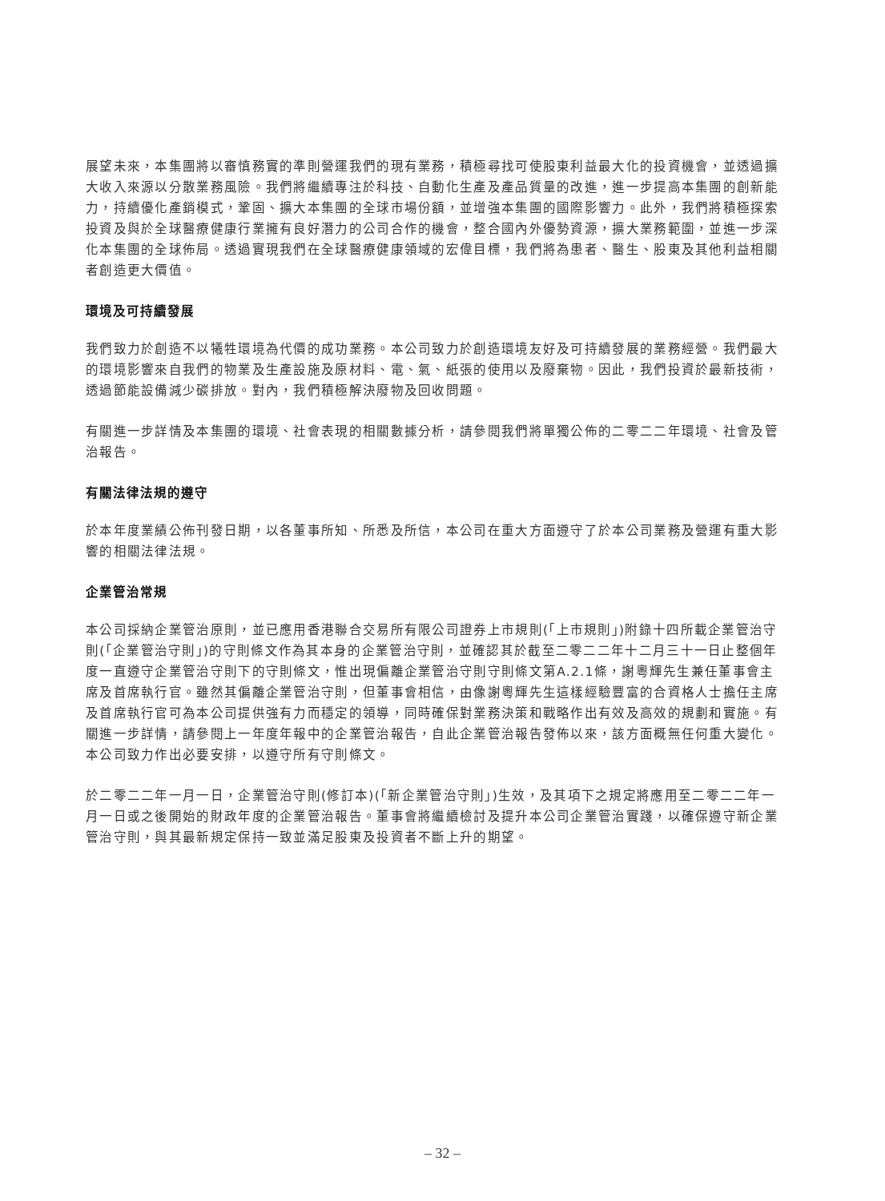展望未來，本集團將以審慎務實的準則營運我們的現有業務，積極尋找可使股東利益最大化的投資機會，並透過擴大收入來源以分散業務風險。我們將繼續專注於科技、自動化生產及產品質量的改進，進一步提高本集團的創新能力，持續優化產銷模式，鞏固、擴大本集團的全球市場份額，並增強本集團的國際影響力。此外，我們將積極探索投資及與於全球醫療健康行業擁有良好潛力的公司合作的機會，整合國內外優勢資源，擴大業務範圍，並進一步深化本集團的全球佈局。透過實現我們在全球醫療健康領域的宏偉目標，我們將為患者、醫生、股東及其他利益相關者創造更大價值。
環境及可持續發展
我們致力於創造不以犧牲環境為代價的成功業務。本公司致力於創造環境友好及可持續發展的業務經營。我們最大的環境影響來自我們的物業及生產設施及原材料、電、氣、紙張的使用以及廢棄物。因此，我們投資於最新技術，透過節能設備減少碳排放。對內，我們積極解決廢物及回收問題。
有關進一步詳情及本集團的環境、社會表現的相關數據分析，請參閱我們將單獨公佈的二零二二年環境、社會及管治報告。
有關法律法規的遵守
於本年度業績公佈刊發日期，以各董事所知、所悉及所信，本公司在重大方面遵守了於本公司業務及營運有重大影響的相關法律法規。
企業管治常規
本公司採納企業管治原則，並已應用香港聯合交易所有限公司證券上市規則(「上市規則」)附錄十四所載企業管治守則(「企業管治守則」)的守則條文作為其本身的企業管治守則，並確認其於截至二零二二年十二月三十一日止整個年度一直遵守企業管治守則下的守則條文，惟出現偏離企業管治守則守則條文第A.2.1條，謝粵輝先生兼任董事會主席及首席執行官。雖然其偏離企業管治守則，但董事會相信，由像謝粵輝先生這樣經驗豐富的合資格人士擔任主席及首席執行官可為本公司提供強有力而穩定的領導，同時確保對業務決策和戰略作出有效及高效的規劃和實施。有關進一步詳情，請參閱上一年度年報中的企業管治報告，自此企業管治報告發佈以來，該方面概無任何重大變化。本公司致力作出必要安排，以遵守所有守則條文。
於二零二二年一月一日，企業管治守則(修訂本)(「新企業管治守則」)生效，及其項下之規定將應用至二零二二年一月一日或之後開始的財政年度的企業管治報告。董事會將繼續檢討及提升本公司企業管治實踐，以確保遵守新企業管治守則，與其最新規定保持一致並滿足股東及投資者不斷上升的期望。
– 32 –